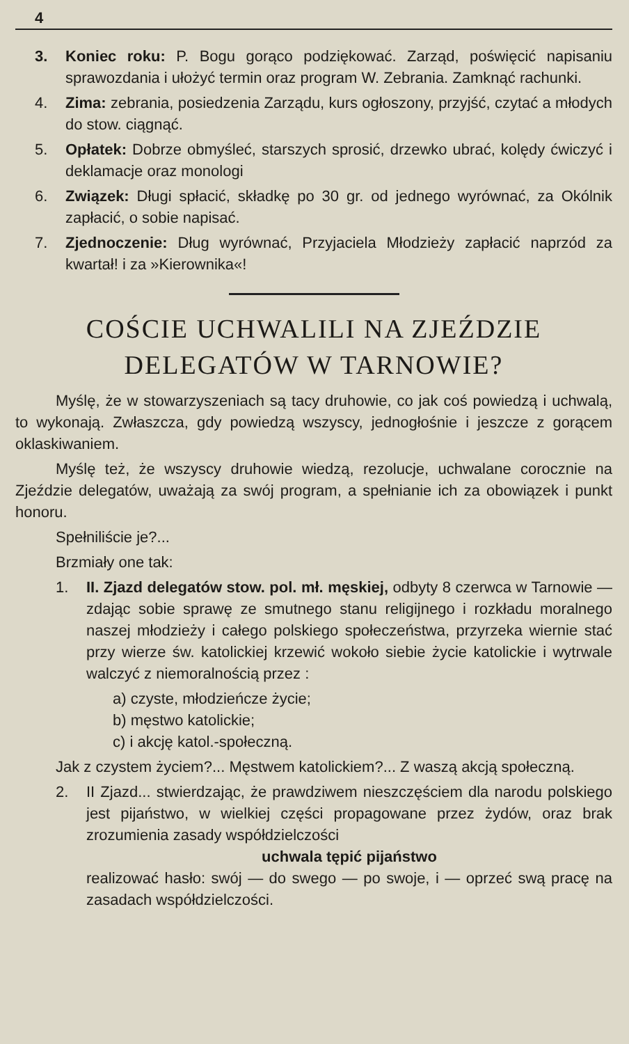4
3. Koniec roku: P. Bogu gorąco podziękować. Zarząd, poświęcić napisaniu sprawozdania i ułożyć termin oraz program W. Zebrania. Zamknąć rachunki.
4. Zima: zebrania, posiedzenia Zarządu, kurs ogłoszony, przyjść, czytać a młodych do stow. ciągnąć.
5. Opłatek: Dobrze obmyśleć, starszych sprosić, drzewko ubrać, kolędy ćwiczyć i deklamacje oraz monologi
6. Związek: Długi spłacić, składkę po 30 gr. od jednego wyrównać, za Okólnik zapłacić, o sobie napisać.
7. Zjednoczenie: Dług wyrównać, Przyjaciela Młodzieży zapłacić naprzód za kwartał! i za »Kierownika«!
COŚCIE UCHWALILI NA ZJEŹDZIE DELEGATÓW W TARNOWIE?
Myślę, że w stowarzyszeniach są tacy druhowie, co jak coś powiedzą i uchwalą, to wykonają. Zwłaszcza, gdy powiedzą wszyscy, jednogłośnie i jeszcze z gorącem oklaskiwaniem.
Myślę też, że wszyscy druhowie wiedzą, rezolucje, uchwalane corocznie na Zjeździe delegatów, uważają za swój program, a spełnianie ich za obowiązek i punkt honoru.
Spełniliście je?...
Brzmiały one tak:
1. II. Zjazd delegatów stow. pol. mł. męskiej, odbyty 8 czerwca w Tarnowie — zdając sobie sprawę ze smutnego stanu religijnego i rozkładu moralnego naszej młodzieży i całego polskiego społeczeństwa, przyrzeka wiernie stać przy wierze św. katolickiej krzewić wokoło siebie życie katolickie i wytrwale walczyć z niemoralnością przez :
a) czyste, młodzieńcze życie;
b) męstwo katolickie;
c) i akcję katol.-społeczną.
Jak z czystem życiem?... Męstwem katolickiem?... Z waszą akcją społeczną.
2. II Zjazd... stwierdzając, że prawdziwem nieszczęściem dla narodu polskiego jest pijaństwo, w wielkiej części propagowane przez żydów, oraz brak zrozumienia zasady współdzielczości
uchwala tępić pijaństwo
realizować hasło: swój — do swego — po swoje, i — oprzeć swą pracę na zasadach współdzielczości.